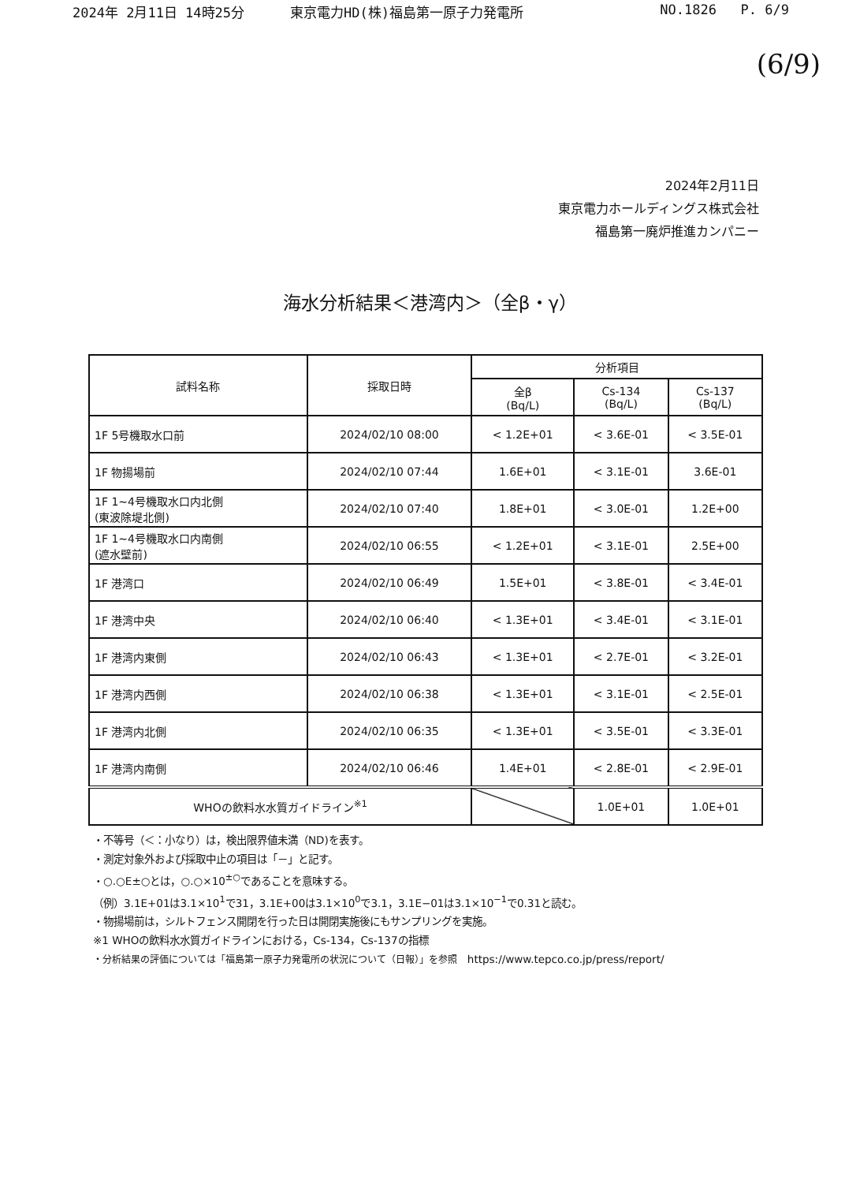2024年 2月11日 14時25分 東京電力HD(株)福島第一原子力発電所 NO.1826 P. 6/9
(6/9)
2024年2月11日
東京電力ホールディングス株式会社
福島第一廃炉推進カンパニー
海水分析結果＜港湾内＞（全β・γ）
| 試料名称 | 採取日時 | 分析項目 | | |
| --- | --- | --- | --- | --- |
| | | 全β (Bq/L) | Cs-134 (Bq/L) | Cs-137 (Bq/L) |
| 1F 5号機取水口前 | 2024/02/10 08:00 | < 1.2E+01 | < 3.6E-01 | < 3.5E-01 |
| 1F 物揚場前 | 2024/02/10 07:44 | 1.6E+01 | < 3.1E-01 | 3.6E-01 |
| 1F 1~4号機取水口内北側 (東波除堤北側) | 2024/02/10 07:40 | 1.8E+01 | < 3.0E-01 | 1.2E+00 |
| 1F 1~4号機取水口内南側 (遮水壁前) | 2024/02/10 06:55 | < 1.2E+01 | < 3.1E-01 | 2.5E+00 |
| 1F 港湾口 | 2024/02/10 06:49 | 1.5E+01 | < 3.8E-01 | < 3.4E-01 |
| 1F 港湾中央 | 2024/02/10 06:40 | < 1.3E+01 | < 3.4E-01 | < 3.1E-01 |
| 1F 港湾内東側 | 2024/02/10 06:43 | < 1.3E+01 | < 2.7E-01 | < 3.2E-01 |
| 1F 港湾内西側 | 2024/02/10 06:38 | < 1.3E+01 | < 3.1E-01 | < 2.5E-01 |
| 1F 港湾内北側 | 2024/02/10 06:35 | < 1.3E+01 | < 3.5E-01 | < 3.3E-01 |
| 1F 港湾内南側 | 2024/02/10 06:46 | 1.4E+01 | < 2.8E-01 | < 2.9E-01 |
| WHOの飲料水水質ガイドライン<sup>※1</sup> | | | 1.0E+01 | 1.0E+01 |
・不等号（＜：小なり）は，検出限界値未満（ND)を表す。
・測定対象外および採取中止の項目は「－」と記す。
・○.○E±○とは，○.○×10<sup>±○</sup>であることを意味する。
（例）3.1E+01は3.1×10<sup>1</sup>で31，3.1E+00は3.1×10<sup>0</sup>で3.1，3.1E−01は3.1×10<sup>−1</sup>で0.31と読む。
・物揚場前は，シルトフェンス開閉を行った日は開閉実施後にもサンプリングを実施。
※1 WHOの飲料水水質ガイドラインにおける，Cs-134，Cs-137の指標
・分析結果の評価については「福島第一原子力発電所の状況について（日報）」を参照 https://www.tepco.co.jp/press/report/